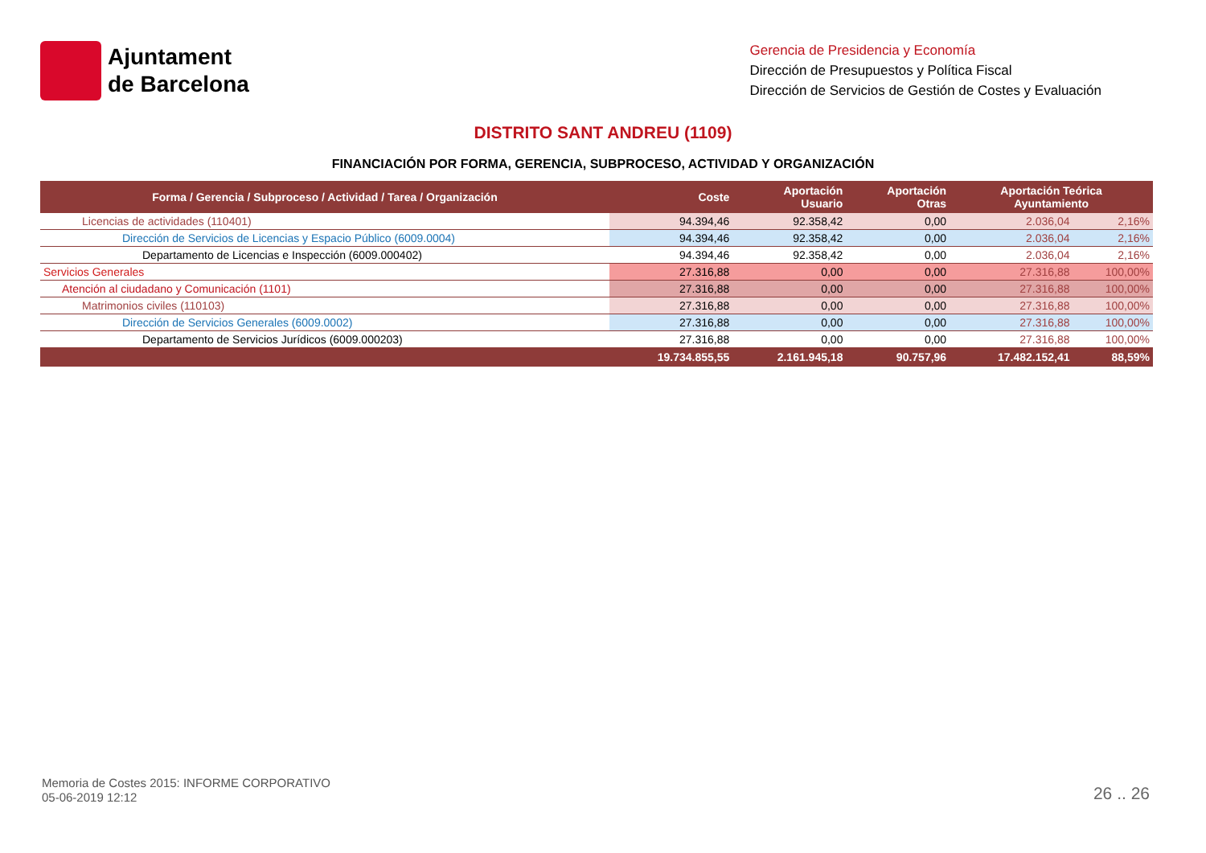Ajuntament
de Barcelona
Gerencia de Presidencia y Economía
Dirección de Presupuestos y Política Fiscal
Dirección de Servicios de Gestión de Costes y Evaluación
DISTRITO SANT ANDREU (1109)
FINANCIACIÓN POR FORMA, GERENCIA, SUBPROCESO, ACTIVIDAD Y ORGANIZACIÓN
| Forma / Gerencia / Subproceso / Actividad / Tarea / Organización | Coste | Aportación Usuario | Aportación Otras | Aportación Teórica Ayuntamiento | |
| --- | --- | --- | --- | --- | --- |
| Licencias de actividades (110401) | 94.394,46 | 92.358,42 | 0,00 | 2.036,04 | 2,16% |
| Dirección de Servicios de Licencias y Espacio Público (6009.0004) | 94.394,46 | 92.358,42 | 0,00 | 2.036,04 | 2,16% |
| Departamento de Licencias e Inspección (6009.000402) | 94.394,46 | 92.358,42 | 0,00 | 2.036,04 | 2,16% |
| Servicios Generales | 27.316,88 | 0,00 | 0,00 | 27.316,88 | 100,00% |
| Atención al ciudadano y Comunicación (1101) | 27.316,88 | 0,00 | 0,00 | 27.316,88 | 100,00% |
| Matrimonios civiles (110103) | 27.316,88 | 0,00 | 0,00 | 27.316,88 | 100,00% |
| Dirección de Servicios Generales (6009.0002) | 27.316,88 | 0,00 | 0,00 | 27.316,88 | 100,00% |
| Departamento de Servicios Jurídicos (6009.000203) | 27.316,88 | 0,00 | 0,00 | 27.316,88 | 100,00% |
| | 19.734.855,55 | 2.161.945,18 | 90.757,96 | 17.482.152,41 | 88,59% |
Memoria de Costes 2015: INFORME CORPORATIVO
05-06-2019 12:12
26 .. 26